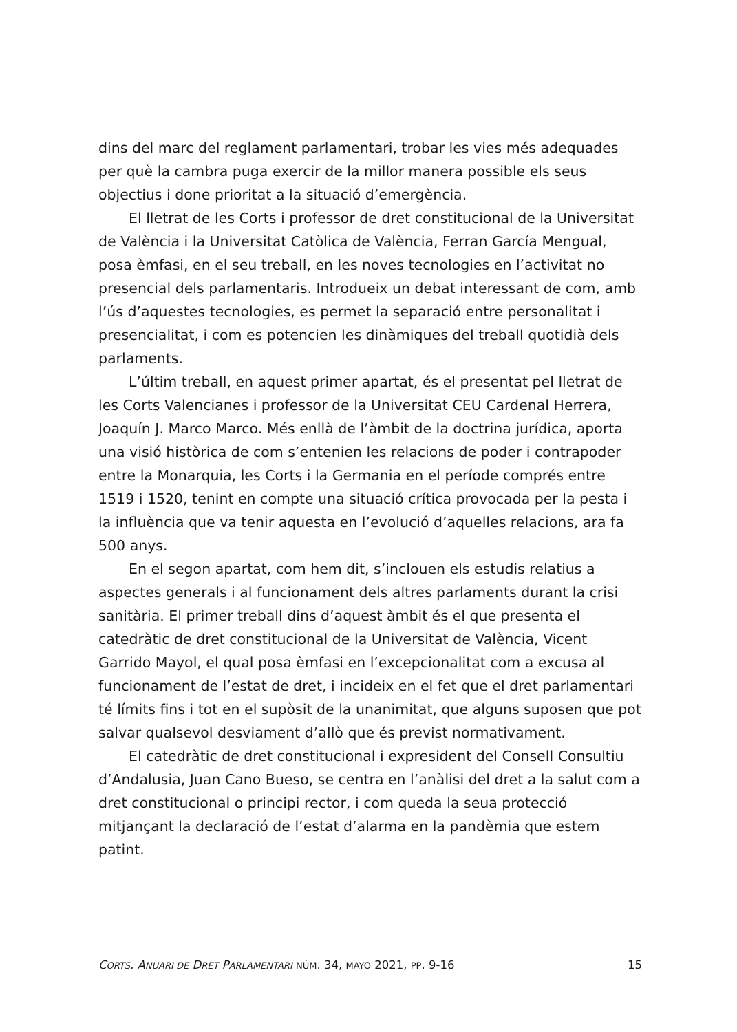dins del marc del reglament parlamentari, trobar les vies més adequades per què la cambra puga exercir de la millor manera possible els seus objectius i done prioritat a la situació d’emergència.
El lletrat de les Corts i professor de dret constitucional de la Universitat de València i la Universitat Catòlica de València, Ferran García Mengual, posa èmfasi, en el seu treball, en les noves tecnologies en l’activitat no presencial dels parlamentaris. Introdueix un debat interessant de com, amb l’ús d’aquestes tecnologies, es permet la separació entre personalitat i presencialitat, i com es potencien les dinàmiques del treball quotidià dels parlaments.
L’últim treball, en aquest primer apartat, és el presentat pel lletrat de les Corts Valencianes i professor de la Universitat CEU Cardenal Herrera, Joaquín J. Marco Marco. Més enllà de l’àmbit de la doctrina jurídica, aporta una visió històrica de com s’entenien les relacions de poder i contrapoder entre la Monarquia, les Corts i la Germania en el període comprés entre 1519 i 1520, tenint en compte una situació crítica provocada per la pesta i la influència que va tenir aquesta en l’evolució d’aquelles relacions, ara fa 500 anys.
En el segon apartat, com hem dit, s’inclouen els estudis relatius a aspectes generals i al funcionament dels altres parlaments durant la crisi sanitària. El primer treball dins d’aquest àmbit és el que presenta el catedràtic de dret constitucional de la Universitat de València, Vicent Garrido Mayol, el qual posa èmfasi en l’excepcionalitat com a excusa al funcionament de l’estat de dret, i incideix en el fet que el dret parlamentari té límits fins i tot en el supòsit de la unanimitat, que alguns suposen que pot salvar qualsevol desviament d’allò que és previst normativament.
El catedràtic de dret constitucional i expresident del Consell Consultiu d’Andalusia, Juan Cano Bueso, se centra en l’anàlisi del dret a la salut com a dret constitucional o principi rector, i com queda la seua protecció mitjançant la declaració de l’estat d’alarma en la pandèmia que estem patint.
CORTS. ANUARI DE DRET PARLAMENTARI NÚM. 34, MAYO 2021, PP. 9-16 15